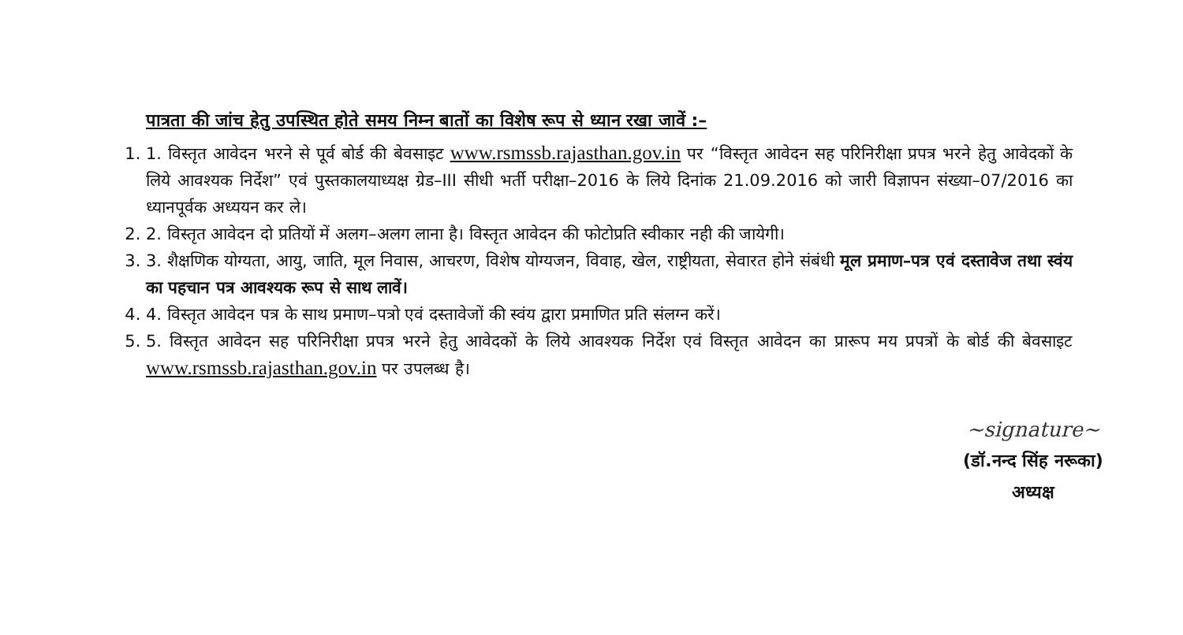पात्रता की जांच हेतु उपस्थित होते समय निम्न बातों का विशेष रूप से ध्यान रखा जावें :–
1. 1. विस्तृत आवेदन भरने से पूर्व बोर्ड की बेवसाइट www.rsmssb.rajasthan.gov.in पर “विस्तृत आवेदन सह परिनिरीक्षा प्रपत्र भरने हेतु आवेदकों के लिये आवश्यक निर्देश” एवं पुस्तकालयाध्यक्ष ग्रेड–III सीधी भर्ती परीक्षा–2016 के लिये दिनांक 21.09.2016 को जारी विज्ञापन संख्या–07/2016 का ध्यानपूर्वक अध्ययन कर ले।
2. 2. विस्तृत आवेदन दो प्रतियों में अलग–अलग लाना है। विस्तृत आवेदन की फोटोप्रति स्वीकार नही की जायेगी।
3. 3. शैक्षणिक योग्यता, आयु, जाति, मूल निवास, आचरण, विशेष योग्यजन, विवाह, खेल, राष्ट्रीयता, सेवारत होने संबंधी मूल प्रमाण–पत्र एवं दस्तावेज तथा स्वंय का पहचान पत्र आवश्यक रूप से साथ लावें।
4. 4. विस्तृत आवेदन पत्र के साथ प्रमाण–पत्रो एवं दस्तावेजों की स्वंय द्वारा प्रमाणित प्रति संलग्न करें।
5. 5. विस्तृत आवेदन सह परिनिरीक्षा प्रपत्र भरने हेतु आवेदकों के लिये आवश्यक निर्देश एवं विस्तृत आवेदन का प्रारूप मय प्रपत्रों के बोर्ड की बेवसाइट www.rsmssb.rajasthan.gov.in पर उपलब्ध है।
~signature~
(डॉ.नन्द सिंह नरूका)
अध्यक्ष